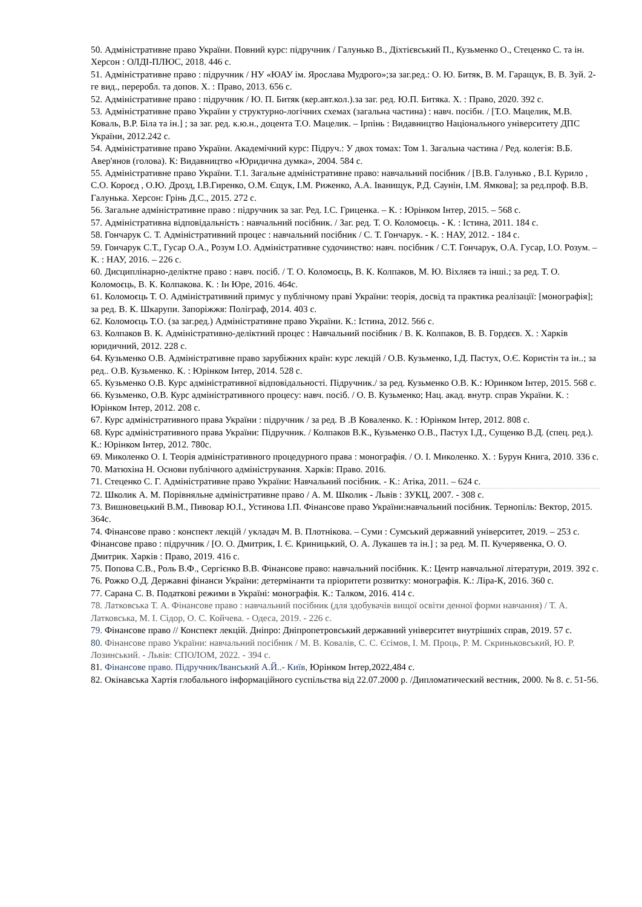50. Адміністративне право України. Повний курс: підручник / Галунько В., Діхтієвський П., Кузьменко О., Стеценко С. та ін. Херсон : ОЛДІ-ПЛЮС, 2018. 446 с.
51. Адміністративне право : підручник / НУ «ЮАУ ім. Ярослава Мудрого»;за заг.ред.: О. Ю. Битяк, В. М. Гаращук, В. В. Зуй. 2-ге вид., переробл. та допов. Х. : Право, 2013. 656 с.
52. Адміністративне право : підручник / Ю. П. Битяк (кер.авт.кол.).за заг. ред. Ю.П. Битяка. Х. : Право, 2020. 392 с.
53. Адміністративне право України у структурно-логічних схемах (загальна частина) : навч. посібн. / [Т.О. Мацелик, М.В. Коваль, В.Р. Біла та ін.] ; за заг. ред. к.ю.н., доцента Т.О. Мацелик. – Ірпінь : Видавництво Національного університету ДПС України, 2012.242 с.
54. Адміністративне право України. Академічний курс: Підруч.: У двох томах: Том 1. Загальна частина / Ред. колегія: В.Б. Авер'янов (голова). К: Видавництво «Юридична думка», 2004. 584 с.
55. Адміністративне право України. Т.1. Загальне адміністративне право: навчальний посібник / [В.В. Галунько , В.І. Курило , С.О. Короєд , О.Ю. Дрозд, І.В.Гиренко, О.М. Єщук, І.М. Риженко, А.А. Іванищук, Р.Д. Саунін, І.М. Ямкова]; за ред.проф. В.В. Галунька. Херсон: Грінь Д.С., 2015. 272 с.
56. Загальне адміністративне право : підручник за заг. Ред. І.С. Гриценка. – К. : Юрінком Інтер, 2015. – 568 с.
57. Адміністративна відповідальність : навчальний посібник. / Заг. ред. Т. О. Коломоєць. - К. : Істина, 2011. 184 с.
58. Гончарук С. Т. Адміністративний процес : навчальний посібник / С. Т. Гончарук. - К. : НАУ, 2012. - 184 с.
59. Гончарук С.Т., Гусар О.А., Розум І.О. Адміністративне судочинство: навч. посібник / С.Т. Гончарук, О.А. Гусар, І.О. Розум. – К. : НАУ, 2016. – 226 с.
60. Дисциплінарно-деліктне право : навч. посіб. / Т. О. Коломоєць, В. К. Колпаков, М. Ю. Віхляєв та інші.; за ред. Т. О. Коломоєць, В. К. Колпакова. К. : Ін Юре, 2016. 464с.
61. Коломоєць Т. О. Адміністративний примус у публічному праві України: теорія, досвід та практика реалізації: [монографія]; за ред. В. К. Шкарупи. Запоріжжя: Поліграф, 2014. 403 с.
62. Коломоєць Т.О. (за заг.ред.) Адміністративне право України. К.: Істина, 2012. 566 с.
63. Колпаков В. К. Адміністративно-деліктний процес : Навчальний посібник / В. К. Колпаков, В. В. Гордєєв. Х. : Харків юридичний, 2012. 228 с.
64. Кузьменко О.В. Адміністративне право зарубіжних країн: курс лекцій / О.В. Кузьменко, І.Д. Пастух, О.Є. Користін та ін..; за ред.. О.В. Кузьменко. К. : Юрінком Інтер, 2014. 528 с.
65. Кузьменко О.В. Курс адміністративної відповідальності. Підручник./ за ред. Кузьменко О.В. К.: Юринком Інтер, 2015. 568 с.
66. Кузьменко, О.В. Курс адміністративного процесу: навч. посіб. / О. В. Кузьменко; Нац. акад. внутр. справ України. К. : Юрінком Інтер, 2012. 208 с.
67. Курс адміністративного права України : підручник / за ред. В .В Коваленко. К. : Юрінком Інтер, 2012. 808 с.
68. Курс адміністративного права України: Підручник. / Колпаков В.К., Кузьменко О.В., Пастух І.Д., Сущенко В.Д. (спец. ред.). К.: Юрінком Інтер, 2012. 780с.
69. Миколенко О. І. Теорія адміністративного процедурного права : монографія. / О. І. Миколенко. Х. : Бурун Книга, 2010. 336 с.
70. Матюхіна Н. Основи публічного адміністрування. Харків: Право. 2016.
71. Стеценко С. Г. Адміністративне право України: Навчальний посібник. - К.: Атіка, 2011. – 624 с.
72. Школик А. М. Порівняльне адміністративне право / А. М. Школик - Львів : ЗУКЦ, 2007. - 308 с.
73. Вишновецький В.М., Пивовар Ю.І., Устинова І.П. Фінансове право України:навчальний посібник. Тернопіль: Вектор, 2015. 364с.
74. Фінансове право : конспект лекцій / укладач М. В. Плотнікова. – Суми : Сумський державний університет, 2019. – 253 с. Фінансове право : підручник / [О. О. Дмитрик, І. Є. Криницький, О. А. Лукашев та ін.] ; за ред. М. П. Кучерявенка, О. О. Дмитрик. Харків : Право, 2019. 416 с.
75. Попова С.В., Роль В.Ф., Сергієнко В.В. Фінансове право: навчальний посібник. К.: Центр навчальної літератури, 2019. 392 с.
76. Рожко О.Д. Державні фінанси України: детермінанти та пріоритети розвитку: монографія. К.: Ліра-К, 2016. 360 с.
77. Сарана С. В. Податкові режими в Україні: монографія. К.: Талком, 2016. 414 с.
78. Латковська Т. А. Фінансове право : навчальний посібник (для здобувачів вищої освіти денної форми навчання) / Т. А. Латковська, М. І. Сідор, О. С. Койчева. - Одеса, 2019. - 226 с.
79. Фінансове право // Конспект лекцій. Дніпро: Дніпропетровський державний університет внутрішніх справ, 2019. 57 с.
80. Фінансове право України: навчальний посібник / М. В. Ковалів, С. С. Єсімов, І. М. Проць, Р. М. Скриньковський, Ю. Р. Лозинський. - Львів: СПОЛОМ, 2022. - 394 с.
81. Фінансове право. Підручник/Іванський А.Й..- Київ, Юрінком Інтер,2022,484 с.
82. Окінавська Хартія глобального інформаційного суспільства від 22.07.2000 р. /Дипломатический вестник, 2000. № 8. с. 51-56.